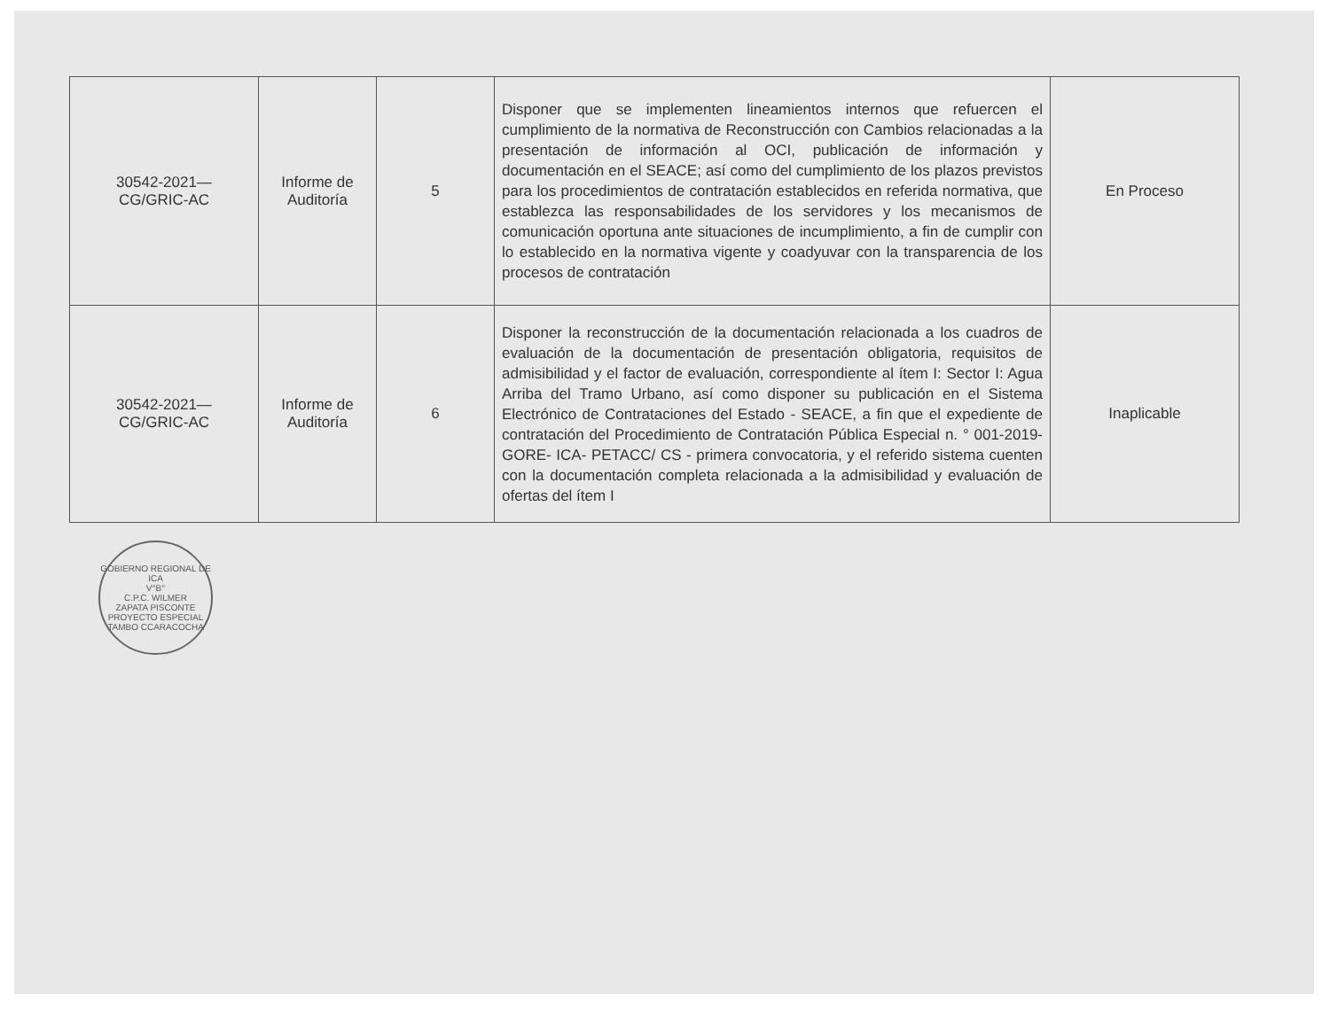| 30542-2021— CG/GRIC-AC | Informe de Auditoría | 5 | Disponer que se implementen lineamientos internos que refuercen el cumplimiento de la normativa de Reconstrucción con Cambios relacionadas a la presentación de información al OCI, publicación de información y documentación en el SEACE; así como del cumplimiento de los plazos previstos para los procedimientos de contratación establecidos en referida normativa, que establezca las responsabilidades de los servidores y los mecanismos de comunicación oportuna ante situaciones de incumplimiento, a fin de cumplir con lo establecido en la normativa vigente y coadyuvar con la transparencia de los procesos de contratación | En Proceso |
| 30542-2021— CG/GRIC-AC | Informe de Auditoría | 6 | Disponer la reconstrucción de la documentación relacionada a los cuadros de evaluación de la documentación de presentación obligatoria, requisitos de admisibilidad y el factor de evaluación, correspondiente al ítem I: Sector I: Agua Arriba del Tramo Urbano, así como disponer su publicación en el Sistema Electrónico de Contrataciones del Estado - SEACE, a fin que el expediente de contratación del Procedimiento de Contratación Pública Especial n. ° 001-2019- GORE- ICA- PETACC/ CS - primera convocatoria, y el referido sistema cuenten con la documentación completa relacionada a la admisibilidad y evaluación de ofertas del ítem I | Inaplicable |
GOBIERNO REGIONAL DE ICA
V°B°
C.P.C. WILMER
ZAPATA PISCONTE
PROYECTO ESPECIAL TAMBO CCARACOCHA